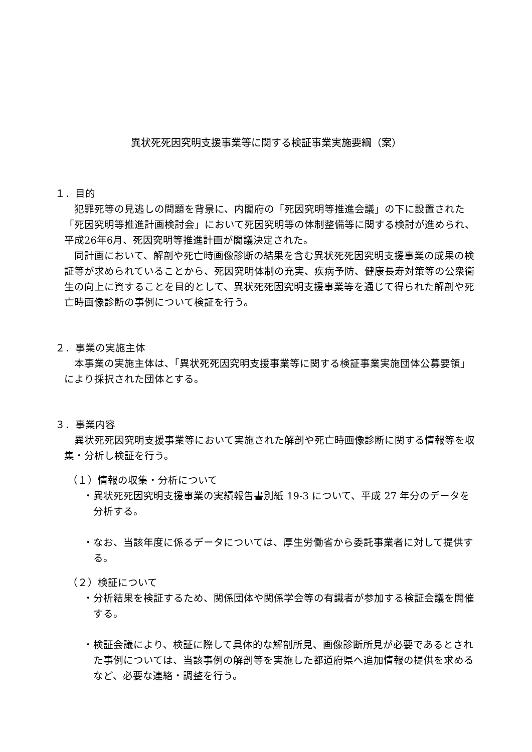異状死死因究明支援事業等に関する検証事業実施要綱（案）
１．目的
犯罪死等の見逃しの問題を背景に、内閣府の「死因究明等推進会議」の下に設置された「死因究明等推進計画検討会」において死因究明等の体制整備等に関する検討が進められ、平成26年6月、死因究明等推進計画が閣議決定された。
同計画において、解剖や死亡時画像診断の結果を含む異状死死因究明支援事業の成果の検証等が求められていることから、死因究明体制の充実、疾病予防、健康長寿対策等の公衆衛生の向上に資することを目的として、異状死死因究明支援事業等を通じて得られた解剖や死亡時画像診断の事例について検証を行う。
２．事業の実施主体
本事業の実施主体は、「異状死死因究明支援事業等に関する検証事業実施団体公募要領」により採択された団体とする。
３．事業内容
異状死死因究明支援事業等において実施された解剖や死亡時画像診断に関する情報等を収集・分析し検証を行う。
（１）情報の収集・分析について
・異状死死因究明支援事業の実績報告書別紙 19-3 について、平成 27 年分のデータを分析する。
・なお、当該年度に係るデータについては、厚生労働省から委託事業者に対して提供する。
（２）検証について
・分析結果を検証するため、関係団体や関係学会等の有識者が参加する検証会議を開催する。
・検証会議により、検証に際して具体的な解剖所見、画像診断所見が必要であるとされた事例については、当該事例の解剖等を実施した都道府県へ追加情報の提供を求めるなど、必要な連絡・調整を行う。